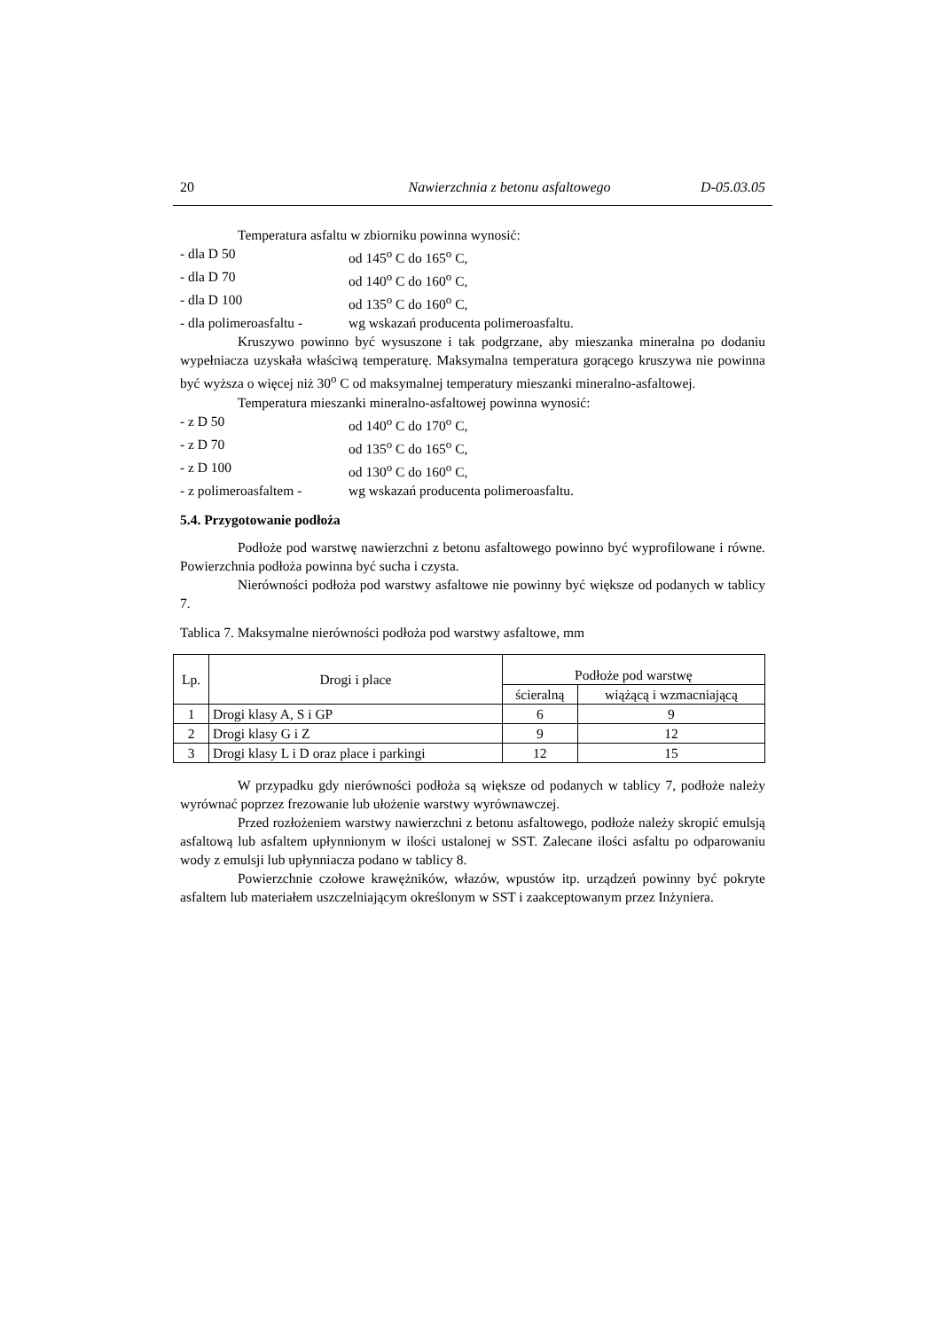20 Nawierzchnia z betonu asfaltowego D-05.03.05
Temperatura asfaltu w zbiorniku powinna wynosić:
- dla D 50 od 145<sup>o</sup> C do 165<sup>o</sup> C,
- dla D 70 od 140<sup>o</sup> C do 160<sup>o</sup> C,
- dla D 100 od 135<sup>o</sup> C do 160<sup>o</sup> C,
- dla polimeroasfaltu - wg wskazań producenta polimeroasfaltu.
Kruszywo powinno być wysuszone i tak podgrzane, aby mieszanka mineralna po dodaniu wypełniacza uzyskała właściwą temperaturę. Maksymalna temperatura gorącego kruszywa nie powinna być wyższa o więcej niż 30<sup>o</sup> C od maksymalnej temperatury mieszanki mineralno-asfaltowej.
Temperatura mieszanki mineralno-asfaltowej powinna wynosić:
- z D 50 od 140<sup>o</sup> C do 170<sup>o</sup> C,
- z D 70 od 135<sup>o</sup> C do 165<sup>o</sup> C,
- z D 100 od 130<sup>o</sup> C do 160<sup>o</sup> C,
- z polimeroasfaltem - wg wskazań producenta polimeroasfaltu.
5.4. Przygotowanie podłoża
Podłoże pod warstwę nawierzchni z betonu asfaltowego powinno być wyprofilowane i równe. Powierzchnia podłoża powinna być sucha i czysta.
Nierówności podłoża pod warstwy asfaltowe nie powinny być większe od podanych w tablicy 7.
Tablica 7. Maksymalne nierówności podłoża pod warstwy asfaltowe, mm
| Lp. | Drogi i place | Podłoże pod warstwę | |
| --- | --- | --- | --- |
| | | ścieralną | wiążącą i wzmacniającą |
| 1 | Drogi klasy A, S i GP | 6 | 9 |
| 2 | Drogi klasy G i Z | 9 | 12 |
| 3 | Drogi klasy L i D oraz place i parkingi | 12 | 15 |
W przypadku gdy nierówności podłoża są większe od podanych w tablicy 7, podłoże należy wyrównać poprzez frezowanie lub ułożenie warstwy wyrównawczej.
Przed rozłożeniem warstwy nawierzchni z betonu asfaltowego, podłoże należy skropić emulsją asfaltową lub asfaltem upłynnionym w ilości ustalonej w SST. Zalecane ilości asfaltu po odparowaniu wody z emulsji lub upłynniacza podano w tablicy 8.
Powierzchnie czołowe krawężników, włazów, wpustów itp. urządzeń powinny być pokryte asfaltem lub materiałem uszczelniającym określonym w SST i zaakceptowanym przez Inżyniera.